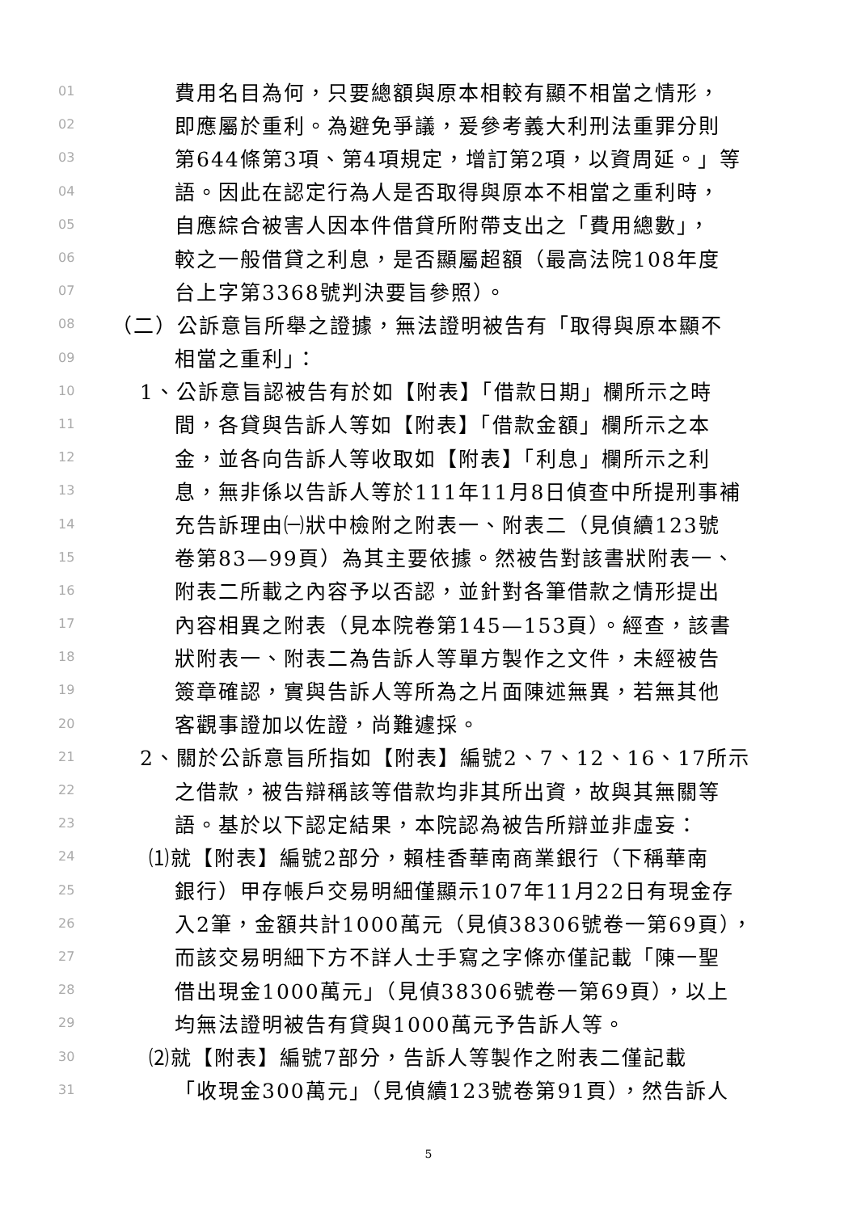01 費用名目為何，只要總額與原本相較有顯不相當之情形，
02 即應屬於重利。為避免爭議，爰參考義大利刑法重罪分則
03 第644條第3項、第4項規定，增訂第2項，以資周延。」等
04 語。因此在認定行為人是否取得與原本不相當之重利時，
05 自應綜合被害人因本件借貸所附帶支出之「費用總數」，
06 較之一般借貸之利息，是否顯屬超額（最高法院108年度
07 台上字第3368號判決要旨參照）。
08 （二）公訴意旨所舉之證據，無法證明被告有「取得與原本顯不
09 相當之重利」：
10 1、公訴意旨認被告有於如【附表】「借款日期」欄所示之時
11 間，各貸與告訴人等如【附表】「借款金額」欄所示之本
12 金，並各向告訴人等收取如【附表】「利息」欄所示之利
13 息，無非係以告訴人等於111年11月8日偵查中所提刑事補
14 充告訴理由㈠狀中檢附之附表一、附表二（見偵續123號
15 卷第83—99頁）為其主要依據。然被告對該書狀附表一、
16 附表二所載之內容予以否認，並針對各筆借款之情形提出
17 內容相異之附表（見本院卷第145—153頁）。經查，該書
18 狀附表一、附表二為告訴人等單方製作之文件，未經被告
19 簽章確認，實與告訴人等所為之片面陳述無異，若無其他
20 客觀事證加以佐證，尚難遽採。
21 2、關於公訴意旨所指如【附表】編號2、7、12、16、17所示
22 之借款，被告辯稱該等借款均非其所出資，故與其無關等
23 語。基於以下認定結果，本院認為被告所辯並非虛妄：
24 ⑴就【附表】編號2部分，賴桂香華南商業銀行（下稱華南
25 銀行）甲存帳戶交易明細僅顯示107年11月22日有現金存
26 入2筆，金額共計1000萬元（見偵38306號卷一第69頁），
27 而該交易明細下方不詳人士手寫之字條亦僅記載「陳一聖
28 借出現金1000萬元」（見偵38306號卷一第69頁），以上
29 均無法證明被告有貸與1000萬元予告訴人等。
30 ⑵就【附表】編號7部分，告訴人等製作之附表二僅記載
31 「收現金300萬元」（見偵續123號卷第91頁），然告訴人
5